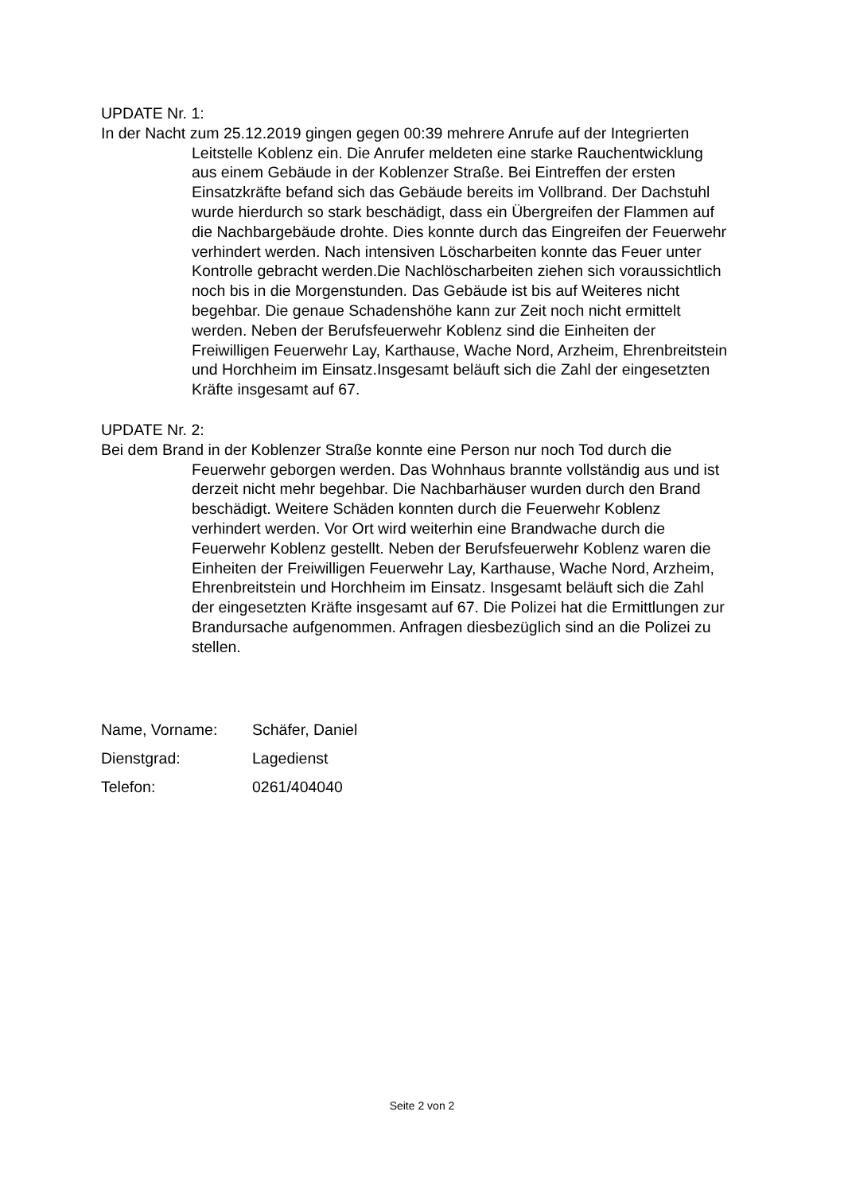UPDATE Nr. 1:
In der Nacht zum 25.12.2019 gingen gegen 00:39 mehrere Anrufe auf der Integrierten Leitstelle Koblenz ein. Die Anrufer meldeten eine starke Rauchentwicklung aus einem Gebäude in der Koblenzer Straße. Bei Eintreffen der ersten Einsatzkräfte befand sich das Gebäude bereits im Vollbrand. Der Dachstuhl wurde hierdurch so stark beschädigt, dass ein Übergreifen der Flammen auf die Nachbargebäude drohte. Dies konnte durch das Eingreifen der Feuerwehr verhindert werden. Nach intensiven Löscharbeiten konnte das Feuer unter Kontrolle gebracht werden.Die Nachlöscharbeiten ziehen sich voraussichtlich noch bis in die Morgenstunden. Das Gebäude ist bis auf Weiteres nicht begehbar. Die genaue Schadenshöhe kann zur Zeit noch nicht ermittelt werden. Neben der Berufsfeuerwehr Koblenz sind die Einheiten der Freiwilligen Feuerwehr Lay, Karthause, Wache Nord, Arzheim, Ehrenbreitstein und Horchheim im Einsatz.Insgesamt beläuft sich die Zahl der eingesetzten Kräfte insgesamt auf 67.
UPDATE Nr. 2:
Bei dem Brand in der Koblenzer Straße konnte eine Person nur noch Tod durch die Feuerwehr geborgen werden. Das Wohnhaus brannte vollständig aus und ist derzeit nicht mehr begehbar. Die Nachbarhäuser wurden durch den Brand beschädigt. Weitere Schäden konnten durch die Feuerwehr Koblenz verhindert werden. Vor Ort wird weiterhin eine Brandwache durch die Feuerwehr Koblenz gestellt. Neben der Berufsfeuerwehr Koblenz waren die Einheiten der Freiwilligen Feuerwehr Lay, Karthause, Wache Nord, Arzheim, Ehrenbreitstein und Horchheim im Einsatz. Insgesamt beläuft sich die Zahl der eingesetzten Kräfte insgesamt auf 67. Die Polizei hat die Ermittlungen zur Brandursache aufgenommen. Anfragen diesbezüglich sind an die Polizei zu stellen.
| Name, Vorname: | Schäfer, Daniel |
| Dienstgrad: | Lagedienst |
| Telefon: | 0261/404040 |
Seite 2 von 2